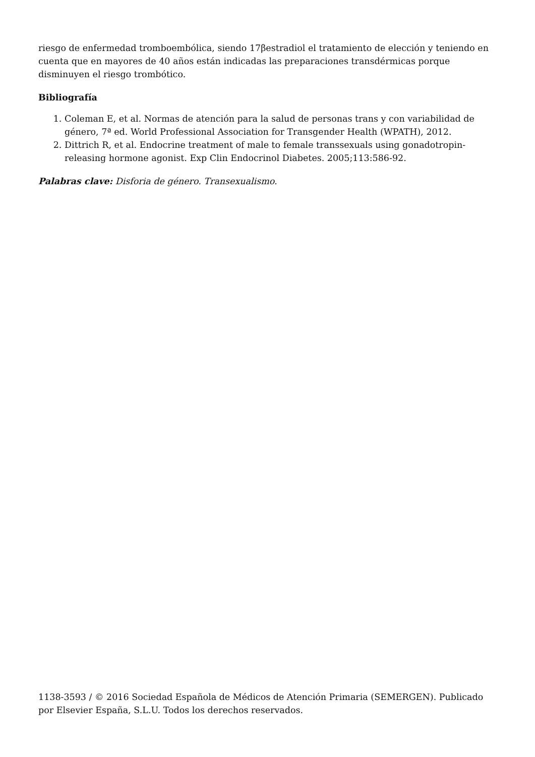riesgo de enfermedad tromboembólica, siendo 17βestradiol el tratamiento de elección y teniendo en cuenta que en mayores de 40 años están indicadas las preparaciones transdérmicas porque disminuyen el riesgo trombótico.
Bibliografía
1. Coleman E, et al. Normas de atención para la salud de personas trans y con variabilidad de género, 7ª ed. World Professional Association for Transgender Health (WPATH), 2012.
2. Dittrich R, et al. Endocrine treatment of male to female transsexuals using gonadotropin-releasing hormone agonist. Exp Clin Endocrinol Diabetes. 2005;113:586-92.
Palabras clave: Disforia de género. Transexualismo.
1138-3593 / © 2016 Sociedad Española de Médicos de Atención Primaria (SEMERGEN). Publicado por Elsevier España, S.L.U. Todos los derechos reservados.